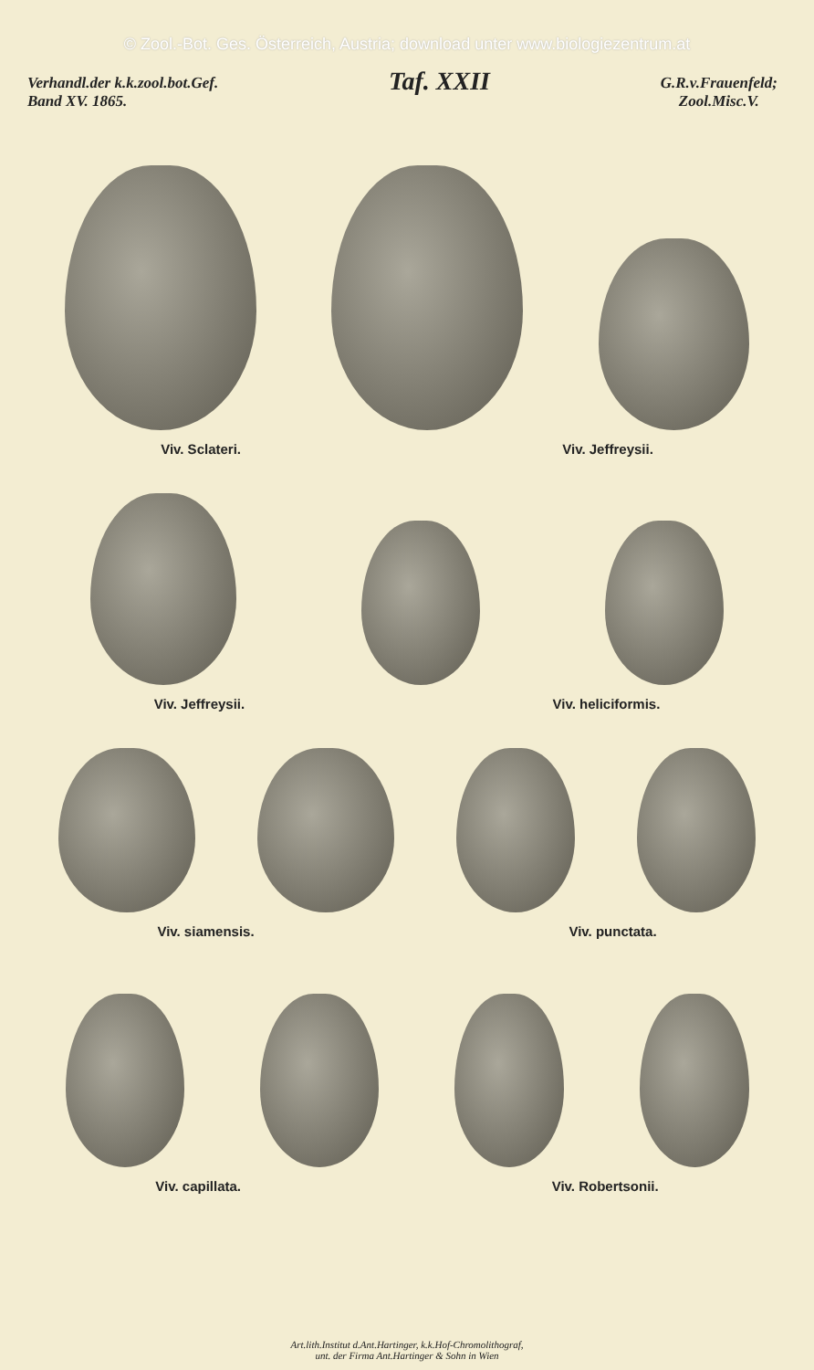© Zool.-Bot. Ges. Österreich, Austria; download unter www.biologiezentrum.at
Verhandl.der k.k.zool.bot.Gef.
Band XV. 1865.
Taf. XXII
G.R.v.Frauenfeld;
Zool.Misc.V.
Viv. Sclateri. Viv. Jeffreysii.
Viv. Jeffreysii. Viv. heliciformis.
Viv. siamensis. Viv. punctata.
Viv. capillata. Viv. Robertsonii.
Art.lith.Institut d.Ant.Hartinger, k.k.Hof-Chromolithograf,
unt. der Firma Ant.Hartinger & Sohn in Wien